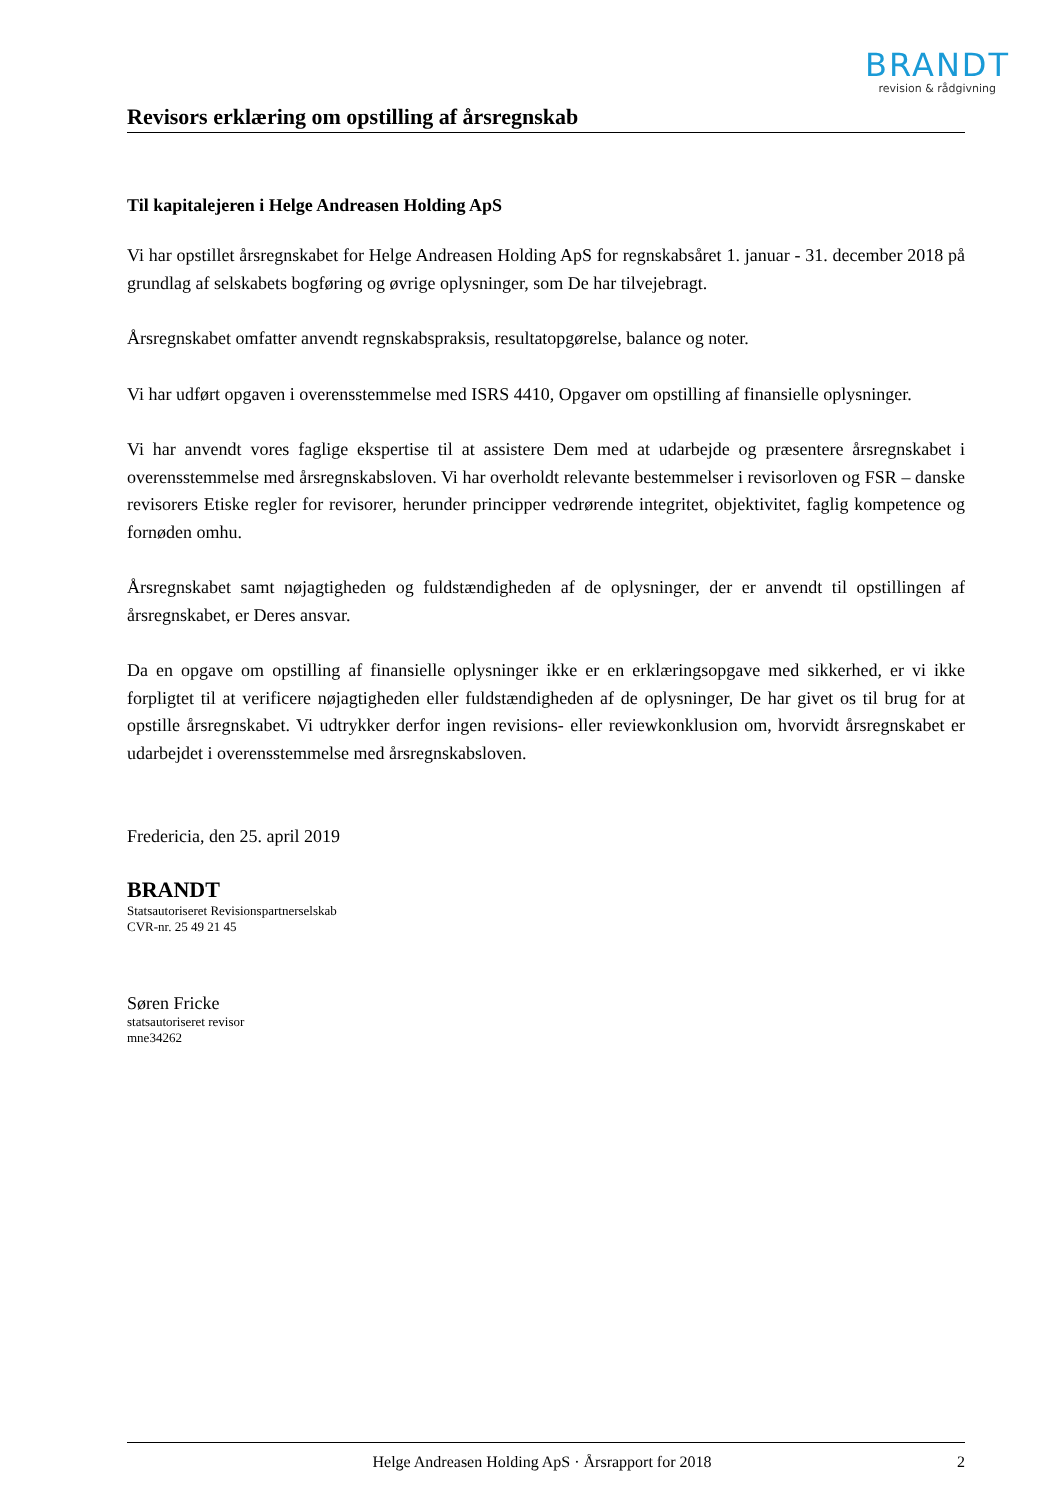BRANDT
revision & rådgivning
Revisors erklæring om opstilling af årsregnskab
Til kapitalejeren i Helge Andreasen Holding ApS
Vi har opstillet årsregnskabet for Helge Andreasen Holding ApS for regnskabsåret 1. januar - 31. december 2018 på grundlag af selskabets bogføring og øvrige oplysninger, som De har tilvejebragt.
Årsregnskabet omfatter anvendt regnskabspraksis, resultatopgørelse, balance og noter.
Vi har udført opgaven i overensstemmelse med ISRS 4410, Opgaver om opstilling af finansielle oplysninger.
Vi har anvendt vores faglige ekspertise til at assistere Dem med at udarbejde og præsentere årsregnskabet i overensstemmelse med årsregnskabsloven. Vi har overholdt relevante bestemmelser i revisorloven og FSR – danske revisorers Etiske regler for revisorer, herunder principper vedrørende integritet, objektivitet, faglig kompetence og fornøden omhu.
Årsregnskabet samt nøjagtigheden og fuldstændigheden af de oplysninger, der er anvendt til opstillingen af årsregnskabet, er Deres ansvar.
Da en opgave om opstilling af finansielle oplysninger ikke er en erklæringsopgave med sikkerhed, er vi ikke forpligtet til at verificere nøjagtigheden eller fuldstændigheden af de oplysninger, De har givet os til brug for at opstille årsregnskabet. Vi udtrykker derfor ingen revisions- eller reviewkonklusion om, hvorvidt årsregnskabet er udarbejdet i overensstemmelse med årsregnskabsloven.
Fredericia, den 25. april 2019
BRANDT
Statsautoriseret Revisionspartnerselskab
CVR-nr. 25 49 21 45
Søren Fricke
statsautoriseret revisor
mne34262
Helge Andreasen Holding ApS · Årsrapport for 2018 2